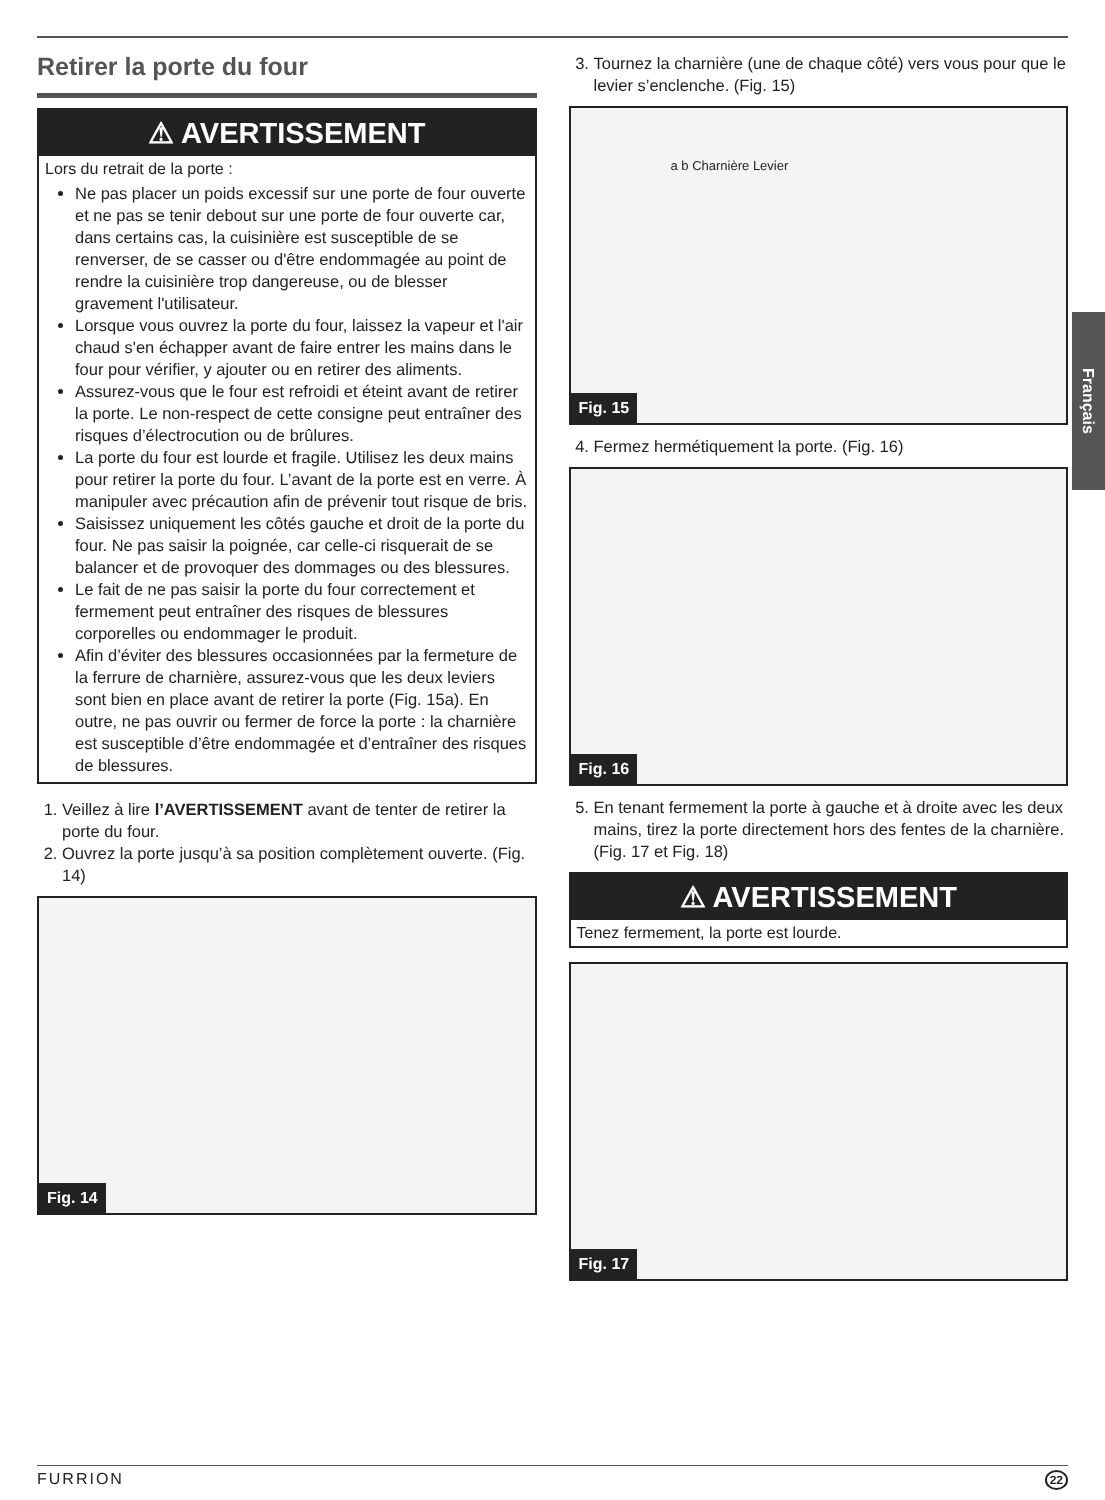Retirer la porte du four
⚠ AVERTISSEMENT
Lors du retrait de la porte :
Ne pas placer un poids excessif sur une porte de four ouverte et ne pas se tenir debout sur une porte de four ouverte car, dans certains cas, la cuisinière est susceptible de se renverser, de se casser ou d'être endommagée au point de rendre la cuisinière trop dangereuse, ou de blesser gravement l'utilisateur.
Lorsque vous ouvrez la porte du four, laissez la vapeur et l'air chaud s'en échapper avant de faire entrer les mains dans le four pour vérifier, y ajouter ou en retirer des aliments.
Assurez-vous que le four est refroidi et éteint avant de retirer la porte. Le non-respect de cette consigne peut entraîner des risques d’électrocution ou de brûlures.
La porte du four est lourde et fragile. Utilisez les deux mains pour retirer la porte du four. L’avant de la porte est en verre. À manipuler avec précaution afin de prévenir tout risque de bris.
Saisissez uniquement les côtés gauche et droit de la porte du four. Ne pas saisir la poignée, car celle-ci risquerait de se balancer et de provoquer des dommages ou des blessures.
Le fait de ne pas saisir la porte du four correctement et fermement peut entraîner des risques de blessures corporelles ou endommager le produit.
Afin d’éviter des blessures occasionnées par la fermeture de la ferrure de charnière, assurez-vous que les deux leviers sont bien en place avant de retirer la porte (Fig. 15a). En outre, ne pas ouvrir ou fermer de force la porte : la charnière est susceptible d’être endommagée et d’entraîner des risques de blessures.
1. Veillez à lire l’AVERTISSEMENT avant de tenter de retirer la porte du four.
2. Ouvrez la porte jusqu’à sa position complètement ouverte. (Fig. 14)
Fig. 14
3. Tournez la charnière (une de chaque côté) vers vous pour que le levier s’enclenche. (Fig. 15)
a b Charnière Levier
Fig. 15
4. Fermez hermétiquement la porte. (Fig. 16)
Fig. 16
5. En tenant fermement la porte à gauche et à droite avec les deux mains, tirez la porte directement hors des fentes de la charnière. (Fig. 17 et Fig. 18)
⚠ AVERTISSEMENT
Tenez fermement, la porte est lourde.
Fig. 17
Français
FURRION 22